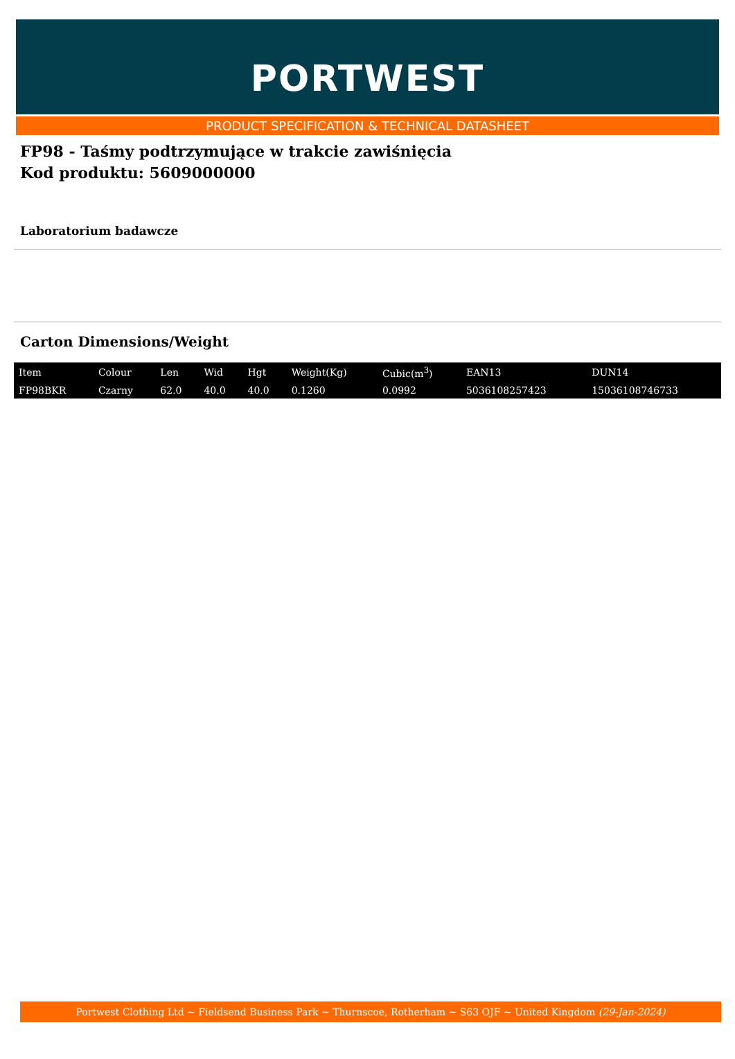PORTWEST
PRODUCT SPECIFICATION & TECHNICAL DATASHEET
FP98 - Taśmy podtrzymujące w trakcie zawiśnięcia
Kod produktu: 5609000000
Laboratorium badawcze
Carton Dimensions/Weight
| Item | Colour | Len | Wid | Hgt | Weight(Kg) | Cubic(m<sup>3</sup>) | EAN13 | DUN14 |
| --- | --- | --- | --- | --- | --- | --- | --- | --- |
| FP98BKR | Czarny | 62.0 | 40.0 | 40.0 | 0.1260 | 0.0992 | 5036108257423 | 15036108746733 |
Portwest Clothing Ltd ~ Fieldsend Business Park ~ Thurnscoe, Rotherham ~ S63 OJF ~ United Kingdom (29-Jan-2024)